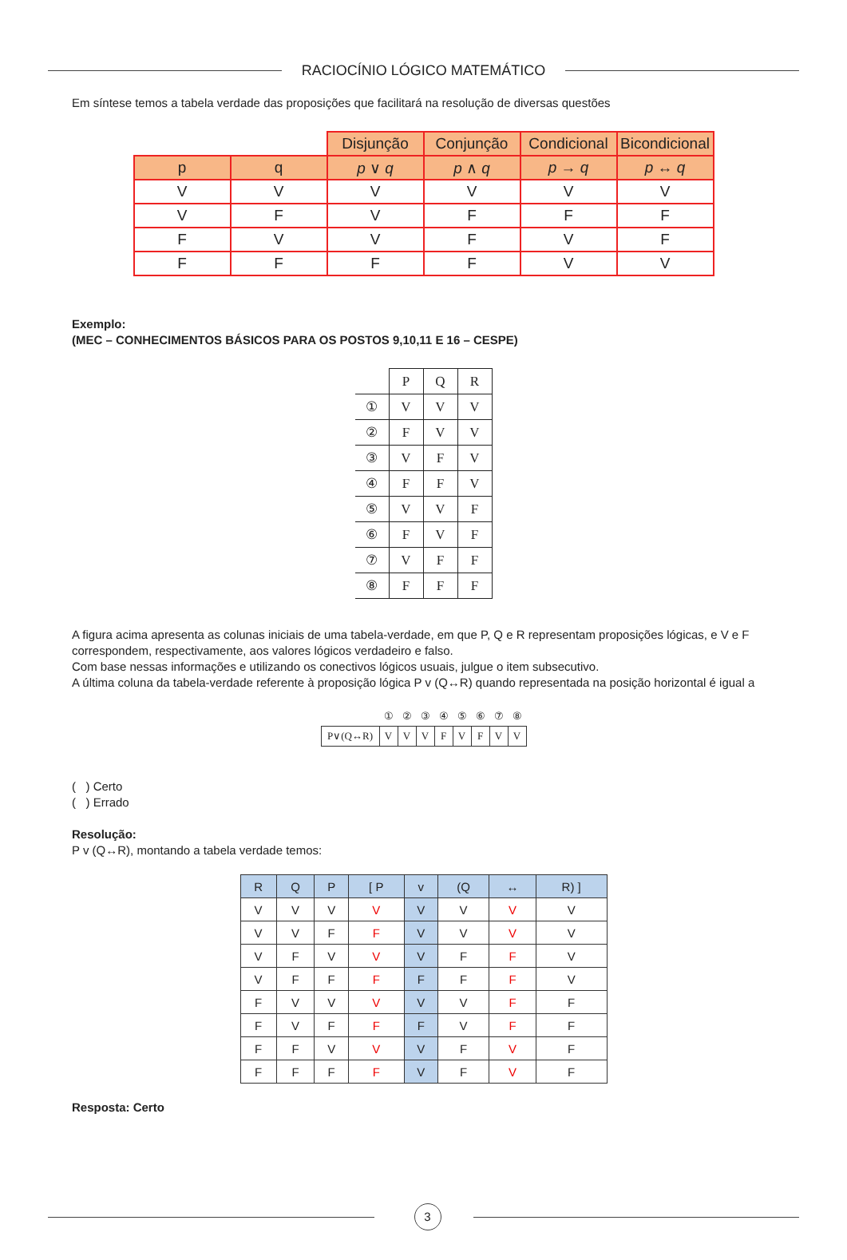RACIOCÍNIO LÓGICO MATEMÁTICO
Em síntese temos a tabela verdade das proposições que facilitará na resolução de diversas questões
| | | Disjunção | Conjunção | Condicional | Bicondicional |
| p | q | p ∨ q | p ∧ q | p → q | p ↔ q |
| V | V | V | V | V | V |
| V | F | V | F | F | F |
| F | V | V | F | V | F |
| F | F | F | F | V | V |
Exemplo:
(MEC – CONHECIMENTOS BÁSICOS PARA OS POSTOS 9,10,11 E 16 – CESPE)
| | P | Q | R |
| --- | --- | --- | --- |
| ① | V | V | V |
| ② | F | V | V |
| ③ | V | F | V |
| ④ | F | F | V |
| ⑤ | V | V | F |
| ⑥ | F | V | F |
| ⑦ | V | F | F |
| ⑧ | F | F | F |
A figura acima apresenta as colunas iniciais de uma tabela-verdade, em que P, Q e R representam proposições lógicas, e V e F correspondem, respectivamente, aos valores lógicos verdadeiro e falso.
Com base nessas informações e utilizando os conectivos lógicos usuais, julgue o item subsecutivo.
A última coluna da tabela-verdade referente à proposição lógica P v (Q↔R) quando representada na posição horizontal é igual a
| | ① | ② | ③ | ④ | ⑤ | ⑥ | ⑦ | ⑧ |
| P∨(Q↔R) | V | V | V | F | V | F | V | V |
( ) Certo
( ) Errado
Resolução:
P v (Q↔R), montando a tabela verdade temos:
| R | Q | P | [ P | v | (Q | ↔ | R) ] |
| --- | --- | --- | --- | --- | --- | --- | --- |
| V | V | V | V | V | V | V | V |
| V | V | F | F | V | V | V | V |
| V | F | V | V | V | F | F | V |
| V | F | F | F | F | F | F | V |
| F | V | V | V | V | V | F | F |
| F | V | F | F | F | V | F | F |
| F | F | V | V | V | F | V | F |
| F | F | F | F | V | F | V | F |
Resposta: Certo
3